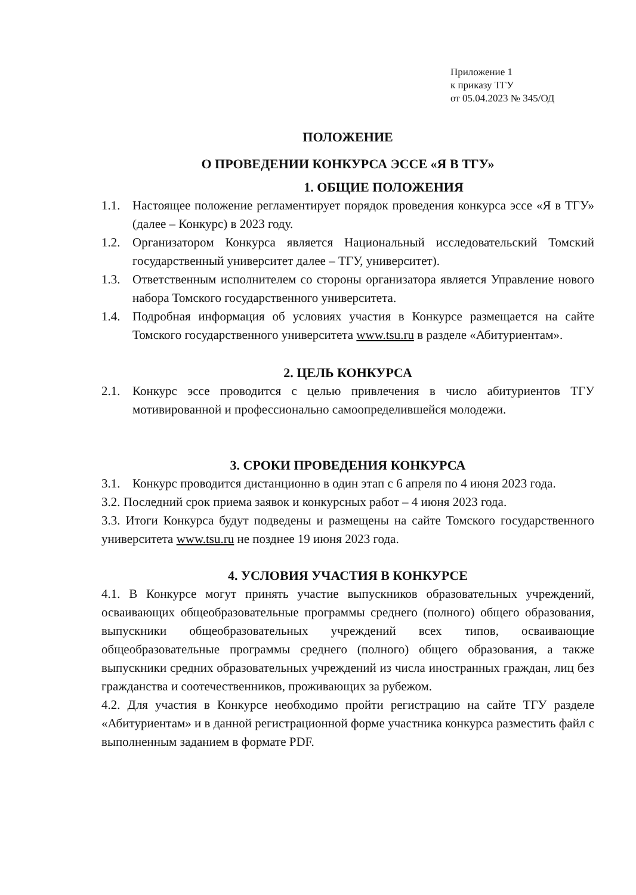Приложение 1
к приказу ТГУ
от 05.04.2023 № 345/ОД
ПОЛОЖЕНИЕ
О ПРОВЕДЕНИИ КОНКУРСА ЭССЕ «Я В ТГУ»
1. ОБЩИЕ ПОЛОЖЕНИЯ
1.1. Настоящее положение регламентирует порядок проведения конкурса эссе «Я в ТГУ» (далее – Конкурс) в 2023 году.
1.2. Организатором Конкурса является Национальный исследовательский Томский государственный университет далее – ТГУ, университет).
1.3. Ответственным исполнителем со стороны организатора является Управление нового набора Томского государственного университета.
1.4. Подробная информация об условиях участия в Конкурсе размещается на сайте Томского государственного университета www.tsu.ru в разделе «Абитуриентам».
2. ЦЕЛЬ КОНКУРСА
2.1. Конкурс эссе проводится с целью привлечения в число абитуриентов ТГУ мотивированной и профессионально самоопределившейся молодежи.
3. СРОКИ ПРОВЕДЕНИЯ КОНКУРСА
3.1. Конкурс проводится дистанционно в один этап с 6 апреля по 4 июня 2023 года.
3.2. Последний срок приема заявок и конкурсных работ – 4 июня 2023 года.
3.3. Итоги Конкурса будут подведены и размещены на сайте Томского государственного университета www.tsu.ru не позднее 19 июня 2023 года.
4. УСЛОВИЯ УЧАСТИЯ В КОНКУРСЕ
4.1. В Конкурсе могут принять участие выпускников образовательных учреждений, осваивающих общеобразовательные программы среднего (полного) общего образования, выпускники общеобразовательных учреждений всех типов, осваивающие общеобразовательные программы среднего (полного) общего образования, а также выпускники средних образовательных учреждений из числа иностранных граждан, лиц без гражданства и соотечественников, проживающих за рубежом.
4.2. Для участия в Конкурсе необходимо пройти регистрацию на сайте ТГУ разделе «Абитуриентам» и в данной регистрационной форме участника конкурса разместить файл с выполненным заданием в формате PDF.